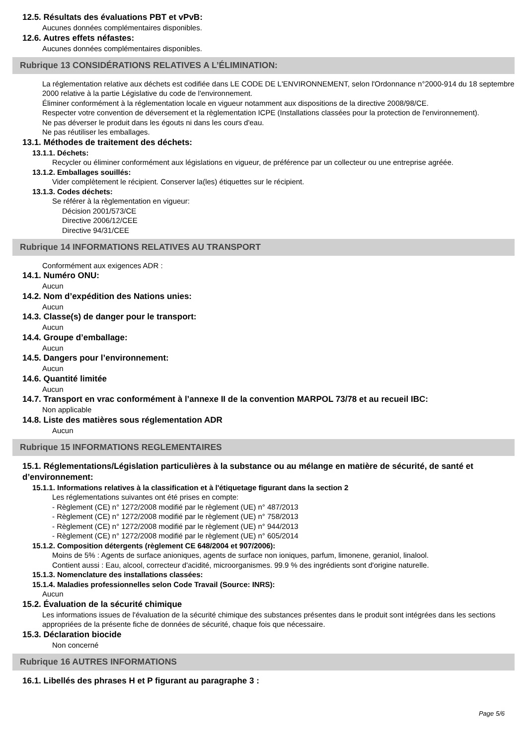12.5. Résultats des évaluations PBT et vPvB:
Aucunes données complémentaires disponibles.
12.6. Autres effets néfastes:
Aucunes données complémentaires disponibles.
Rubrique 13 CONSIDÉRATIONS RELATIVES A L’ÉLIMINATION:
La réglementation relative aux déchets est codifiée dans LE CODE DE L'ENVIRONNEMENT, selon l'Ordonnance n°2000-914 du 18 septembre 2000 relative à la partie Législative du code de l'environnement.
Éliminer conformément à la réglementation locale en vigueur notamment aux dispositions de la directive 2008/98/CE.
Respecter votre convention de déversement et la règlementation ICPE (Installations classées pour la protection de l'environnement).
Ne pas déverser le produit dans les égouts ni dans les cours d'eau.
Ne pas réutiliser les emballages.
13.1. Méthodes de traitement des déchets:
13.1.1. Déchets:
Recycler ou éliminer conformément aux législations en vigueur, de préférence par un collecteur ou une entreprise agréée.
13.1.2. Emballages souillés:
Vider complètement le récipient. Conserver la(les) étiquettes sur le récipient.
13.1.3. Codes déchets:
Se référer à la règlementation en vigueur:
Décision 2001/573/CE
Directive 2006/12/CEE
Directive 94/31/CEE
Rubrique 14 INFORMATIONS RELATIVES AU TRANSPORT
Conformément aux exigences ADR :
14.1. Numéro ONU:
Aucun
14.2. Nom d’expédition des Nations unies:
Aucun
14.3. Classe(s) de danger pour le transport:
Aucun
14.4. Groupe d’emballage:
Aucun
14.5. Dangers pour l’environnement:
Aucun
14.6. Quantité limitée
Aucun
14.7. Transport en vrac conformément à l’annexe II de la convention MARPOL 73/78 et au recueil IBC:
Non applicable
14.8. Liste des matières sous réglementation ADR
Aucun
Rubrique 15 INFORMATIONS REGLEMENTAIRES
15.1. Réglementations/Législation particulières à la substance ou au mélange en matière de sécurité, de santé et d’environnement:
15.1.1. Informations relatives à la classification et à l'étiquetage figurant dans la section 2
Les réglementations suivantes ont été prises en compte:
- Règlement (CE) n° 1272/2008 modifié par le règlement (UE) n° 487/2013
- Règlement (CE) n° 1272/2008 modifié par le règlement (UE) n° 758/2013
- Règlement (CE) n° 1272/2008 modifié par le règlement (UE) n° 944/2013
- Règlement (CE) n° 1272/2008 modifié par le règlement (UE) n° 605/2014
15.1.2. Composition détergents (règlement CE 648/2004 et 907/2006):
Moins de 5% : Agents de surface anioniques, agents de surface non ioniques, parfum, limonene, geraniol, linalool.
Contient aussi : Eau, alcool, correcteur d'acidité, microorganismes. 99.9 % des ingrédients sont d'origine naturelle.
15.1.3. Nomenclature des installations classées:
15.1.4. Maladies professionnelles selon Code Travail (Source: INRS):
Aucun
15.2. Évaluation de la sécurité chimique
Les informations issues de l'évaluation de la sécurité chimique des substances présentes dans le produit sont intégrées dans les sections appropriées de la présente fiche de données de sécurité, chaque fois que nécessaire.
15.3. Déclaration biocide
Non concerné
Rubrique 16 AUTRES INFORMATIONS
16.1. Libellés des phrases H et P figurant au paragraphe 3 :
Page 5/6